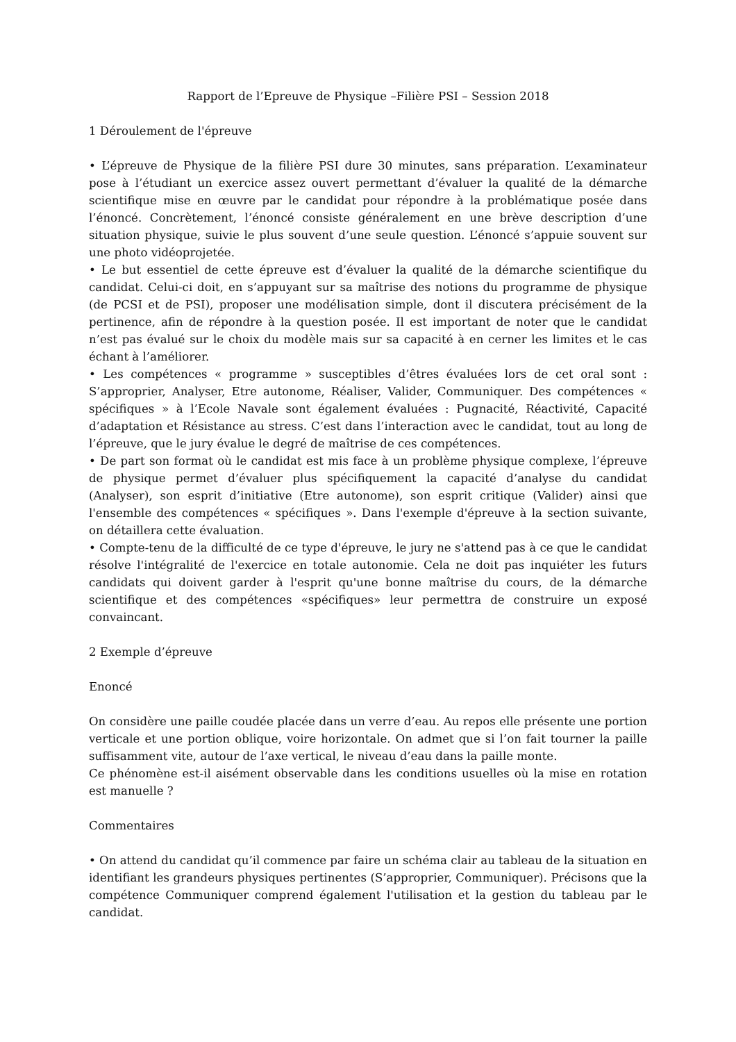Rapport de l’Epreuve de Physique –Filière PSI – Session 2018
1 Déroulement de l'épreuve
• L’épreuve de Physique de la filière PSI dure 30 minutes, sans préparation. L’examinateur pose à l’étudiant un exercice assez ouvert permettant d’évaluer la qualité de la démarche scientifique mise en œuvre par le candidat pour répondre à la problématique posée dans l’énoncé. Concrètement, l’énoncé consiste généralement en une brève description d’une situation physique, suivie le plus souvent d’une seule question. L’énoncé s’appuie souvent sur une photo vidéoprojetée.
• Le but essentiel de cette épreuve est d’évaluer la qualité de la démarche scientifique du candidat. Celui-ci doit, en s’appuyant sur sa maîtrise des notions du programme de physique (de PCSI et de PSI), proposer une modélisation simple, dont il discutera précisément de la pertinence, afin de répondre à la question posée. Il est important de noter que le candidat n’est pas évalué sur le choix du modèle mais sur sa capacité à en cerner les limites et le cas échant à l’améliorer.
• Les compétences « programme » susceptibles d’êtres évaluées lors de cet oral sont : S’approprier, Analyser, Etre autonome, Réaliser, Valider, Communiquer. Des compétences « spécifiques » à l’Ecole Navale sont également évaluées : Pugnacité, Réactivité, Capacité d’adaptation et Résistance au stress. C’est dans l’interaction avec le candidat, tout au long de l’épreuve, que le jury évalue le degré de maîtrise de ces compétences.
• De part son format où le candidat est mis face à un problème physique complexe, l’épreuve de physique permet d’évaluer plus spécifiquement la capacité d’analyse du candidat (Analyser), son esprit d’initiative (Etre autonome), son esprit critique (Valider) ainsi que l'ensemble des compétences « spécifiques ». Dans l'exemple d'épreuve à la section suivante, on détaillera cette évaluation.
• Compte-tenu de la difficulté de ce type d'épreuve, le jury ne s'attend pas à ce que le candidat résolve l'intégralité de l'exercice en totale autonomie. Cela ne doit pas inquiéter les futurs candidats qui doivent garder à l'esprit qu'une bonne maîtrise du cours, de la démarche scientifique et des compétences «spécifiques» leur permettra de construire un exposé convaincant.
2 Exemple d’épreuve
Enoncé
On considère une paille coudée placée dans un verre d’eau. Au repos elle présente une portion verticale et une portion oblique, voire horizontale. On admet que si l’on fait tourner la paille suffisamment vite, autour de l’axe vertical, le niveau d’eau dans la paille monte.
Ce phénomène est-il aisément observable dans les conditions usuelles où la mise en rotation est manuelle ?
Commentaires
• On attend du candidat qu’il commence par faire un schéma clair au tableau de la situation en identifiant les grandeurs physiques pertinentes (S’approprier, Communiquer). Précisons que la compétence Communiquer comprend également l'utilisation et la gestion du tableau par le candidat.